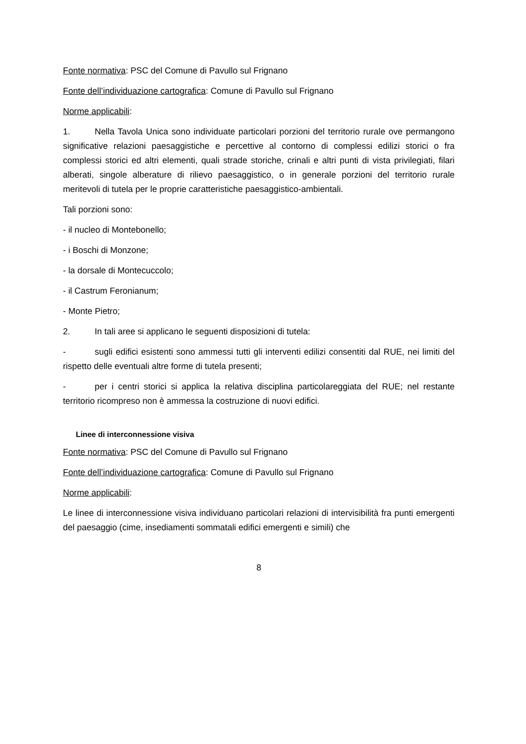Fonte normativa: PSC del Comune di Pavullo sul Frignano
Fonte dell’individuazione cartografica: Comune di Pavullo sul Frignano
Norme applicabili:
1. Nella Tavola Unica sono individuate particolari porzioni del territorio rurale ove permangono significative relazioni paesaggistiche e percettive al contorno di complessi edilizi storici o fra complessi storici ed altri elementi, quali strade storiche, crinali e altri punti di vista privilegiati, filari alberati, singole alberature di rilievo paesaggistico, o in generale porzioni del territorio rurale meritevoli di tutela per le proprie caratteristiche paesaggistico-ambientali.
Tali porzioni sono:
- il nucleo di Montebonello;
- i Boschi di Monzone;
- la dorsale di Montecuccolo;
- il Castrum Feronianum;
- Monte Pietro;
2. In tali aree si applicano le seguenti disposizioni di tutela:
- sugli edifici esistenti sono ammessi tutti gli interventi edilizi consentiti dal RUE, nei limiti del rispetto delle eventuali altre forme di tutela presenti;
- per i centri storici si applica la relativa disciplina particolareggiata del RUE; nel restante territorio ricompreso non è ammessa la costruzione di nuovi edifici.
Linee di interconnessione visiva
Fonte normativa: PSC del Comune di Pavullo sul Frignano
Fonte dell’individuazione cartografica: Comune di Pavullo sul Frignano
Norme applicabili:
Le linee di interconnessione visiva individuano particolari relazioni di intervisibilità fra punti emergenti del paesaggio (cime, insediamenti sommatali edifici emergenti e simili) che
8